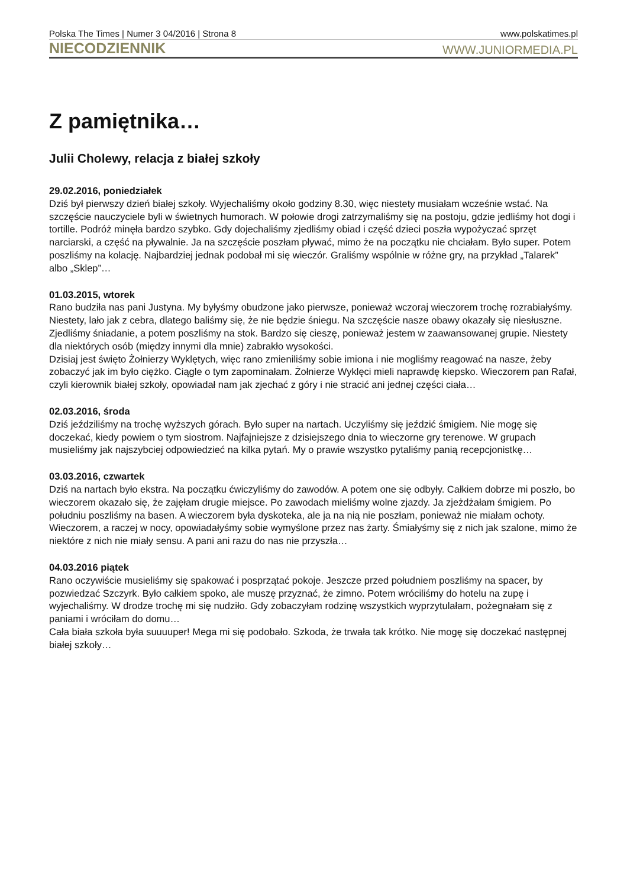Polska The Times | Numer 3 04/2016 | Strona 8 www.polskatimes.pl
NIECODZIENNIK WWW.JUNIORMEDIA.PL
Z pamiętnika…
Julii Cholewy, relacja z białej szkoły
29.02.2016, poniedziałek
Dziś był pierwszy dzień białej szkoły. Wyjechaliśmy około godziny 8.30, więc niestety musiałam wcześnie wstać. Na szczęście nauczyciele byli w świetnych humorach. W połowie drogi zatrzymaliśmy się na postoju, gdzie jedliśmy hot dogi i tortille. Podróż minęła bardzo szybko. Gdy dojechaliśmy zjedliśmy obiad i część dzieci poszła wypożyczać sprzęt narciarski, a część na pływalnie. Ja na szczęście poszłam pływać, mimo że na początku nie chciałam. Było super. Potem poszliśmy na kolację. Najbardziej jednak podobał mi się wieczór. Graliśmy wspólnie w różne gry, na przykład „Talarek” albo „Sklep”…
01.03.2015, wtorek
Rano budziła nas pani Justyna. My byłyśmy obudzone jako pierwsze, ponieważ wczoraj wieczorem trochę rozrabiałyśmy. Niestety, lało jak z cebra, dlatego baliśmy się, że nie będzie śniegu. Na szczęście nasze obawy okazały się niesłuszne. Zjedliśmy śniadanie, a potem poszliśmy na stok. Bardzo się cieszę, ponieważ jestem w zaawansowanej grupie. Niestety dla niektórych osób (między innymi dla mnie) zabrakło wysokości.
Dzisiaj jest święto Żołnierzy Wyklętych, więc rano zmieniliśmy sobie imiona i nie mogliśmy reagować na nasze, żeby zobaczyć jak im było ciężko. Ciągle o tym zapominałam. Żołnierze Wyklęci mieli naprawdę kiepsko. Wieczorem pan Rafał, czyli kierownik białej szkoły, opowiadał nam jak zjechać z góry i nie stracić ani jednej części ciała…
02.03.2016, środa
Dziś jeździliśmy na trochę wyższych górach. Było super na nartach. Uczyliśmy się jeździć śmigiem. Nie mogę się doczekać, kiedy powiem o tym siostrom. Najfajniejsze z dzisiejszego dnia to wieczorne gry terenowe. W grupach musieliśmy jak najszybciej odpowiedzieć na kilka pytań. My o prawie wszystko pytaliśmy panią recepcjonistkę…
03.03.2016, czwartek
Dziś na nartach było ekstra. Na początku ćwiczyliśmy do zawodów. A potem one się odbyły. Całkiem dobrze mi poszło, bo wieczorem okazało się, że zajęłam drugie miejsce. Po zawodach mieliśmy wolne zjazdy. Ja zjeżdżałam śmigiem. Po południu poszliśmy na basen. A wieczorem była dyskoteka, ale ja na nią nie poszłam, ponieważ nie miałam ochoty. Wieczorem, a raczej w nocy, opowiadałyśmy sobie wymyślone przez nas żarty. Śmiałyśmy się z nich jak szalone, mimo że niektóre z nich nie miały sensu. A pani ani razu do nas nie przyszła…
04.03.2016 piątek
Rano oczywiście musieliśmy się spakować i posprzątać pokoje. Jeszcze przed południem poszliśmy na spacer, by pozwiedzać Szczyrk. Było całkiem spoko, ale muszę przyznać, że zimno. Potem wróciliśmy do hotelu na zupę i wyjechaliśmy. W drodze trochę mi się nudziło. Gdy zobaczyłam rodzinę wszystkich wyprzytulałam, pożegnałam się z paniami i wróciłam do domu…
Cała biała szkoła była suuuuper! Mega mi się podobało. Szkoda, że trwała tak krótko. Nie mogę się doczekać następnej białej szkoły…